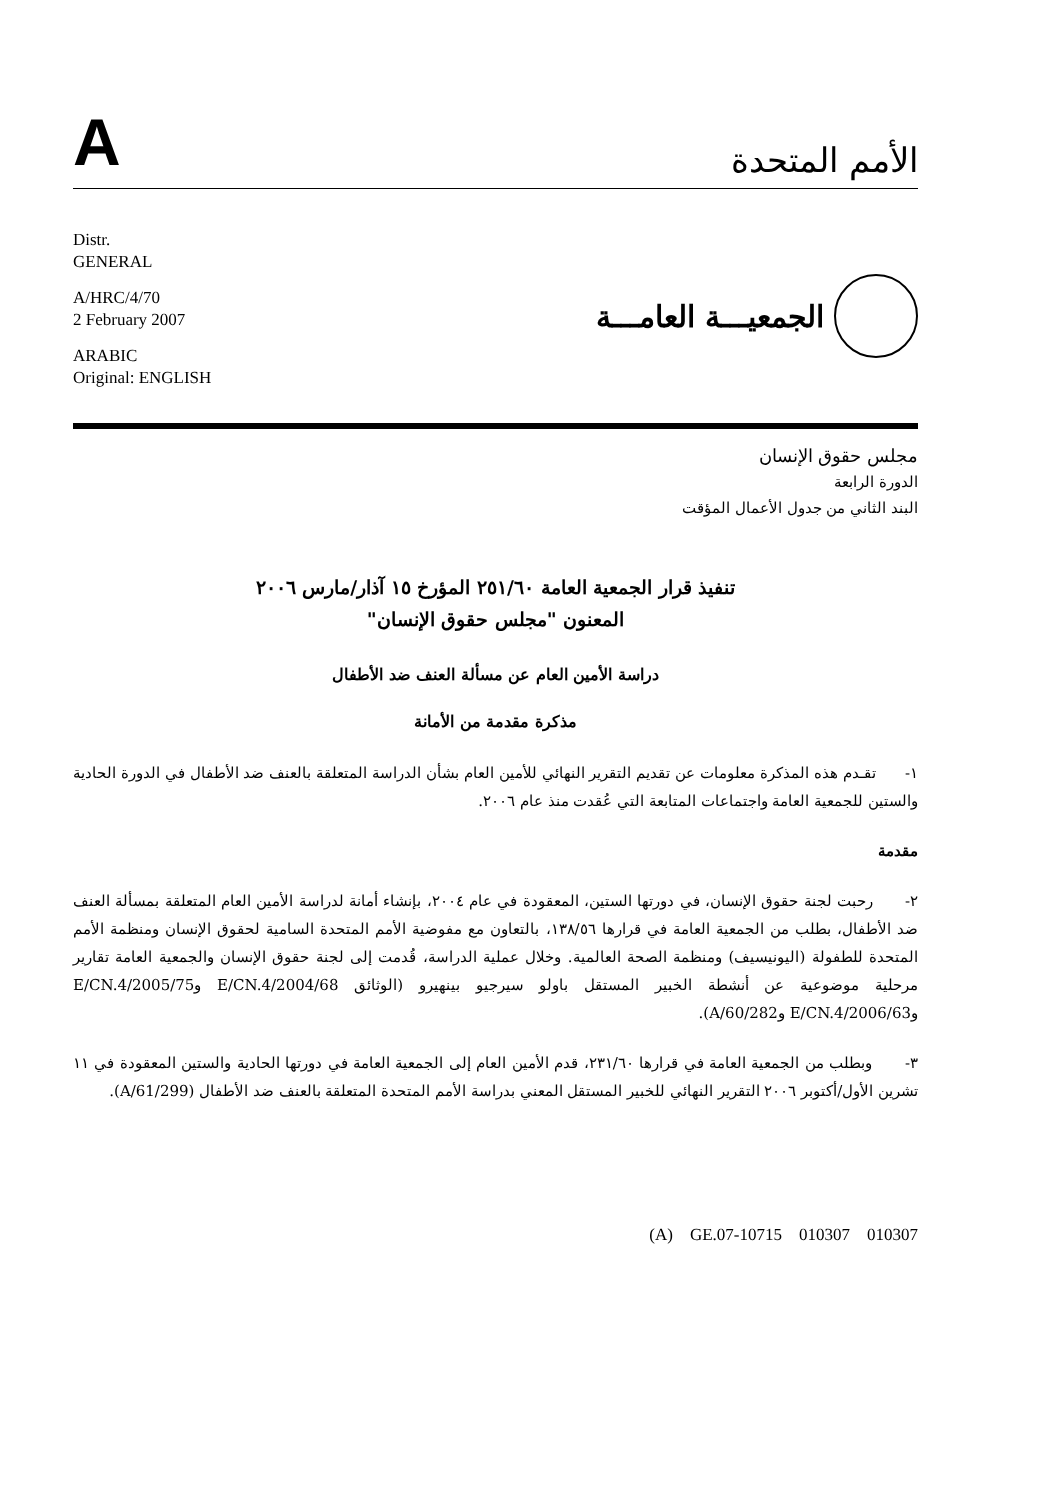A
الأمم المتحدة
Distr.
GENERAL
A/HRC/4/70
2 February 2007
ARABIC
Original: ENGLISH
الجمعيـــة العامـــة
مجلس حقوق الإنسان
الدورة الرابعة
البند الثاني من جدول الأعمال المؤقت
تنفيذ قرار الجمعية العامة ٢٥١/٦٠ المؤرخ ١٥ آذار/مارس ٢٠٠٦
المعنون "مجلس حقوق الإنسان"
دراسة الأمين العام عن مسألة العنف ضد الأطفال
مذكرة مقدمة من الأمانة
١- تقـدم هذه المذكرة معلومات عن تقديم التقرير النهائي للأمين العام بشأن الدراسة المتعلقة بالعنف ضد الأطفال في الدورة الحادية والستين للجمعية العامة واجتماعات المتابعة التي عُقدت منذ عام ٢٠٠٦.
مقدمة
٢- رحبت لجنة حقوق الإنسان، في دورتها الستين، المعقودة في عام ٢٠٠٤، بإنشاء أمانة لدراسة الأمين العام المتعلقة بمسألة العنف ضد الأطفال، بطلب من الجمعية العامة في قرارها ١٣٨/٥٦، بالتعاون مع مفوضية الأمم المتحدة السامية لحقوق الإنسان ومنظمة الأمم المتحدة للطفولة (اليونيسيف) ومنظمة الصحة العالمية. وخلال عملية الدراسة، قُدمت إلى لجنة حقوق الإنسان والجمعية العامة تقارير مرحلية موضوعية عن أنشطة الخبير المستقل باولو سيرجيو بينهيرو (الوثائق E/CN.4/2004/68 وE/CN.4/2005/75 وE/CN.4/2006/63 وA/60/282).
٣- وبطلب من الجمعية العامة في قرارها ٢٣١/٦٠، قدم الأمين العام إلى الجمعية العامة في دورتها الحادية والستين المعقودة في ١١ تشرين الأول/أكتوبر ٢٠٠٦ التقرير النهائي للخبير المستقل المعني بدراسة الأمم المتحدة المتعلقة بالعنف ضد الأطفال (A/61/299).
(A) GE.07-10715 010307 010307